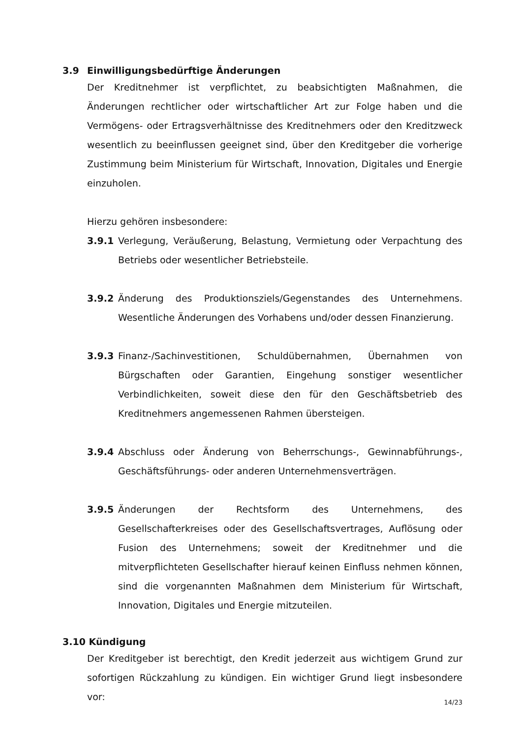3.9 Einwilligungsbedürftige Änderungen
Der Kreditnehmer ist verpflichtet, zu beabsichtigten Maßnahmen, die Änderungen rechtlicher oder wirtschaftlicher Art zur Folge haben und die Vermögens- oder Ertragsverhältnisse des Kreditnehmers oder den Kreditzweck wesentlich zu beeinflussen geeignet sind, über den Kreditgeber die vorherige Zustimmung beim Ministerium für Wirtschaft, Innovation, Digitales und Energie einzuholen.
Hierzu gehören insbesondere:
3.9.1 Verlegung, Veräußerung, Belastung, Vermietung oder Verpachtung des Betriebs oder wesentlicher Betriebsteile.
3.9.2 Änderung des Produktionsziels/Gegenstandes des Unternehmens. Wesentliche Änderungen des Vorhabens und/oder dessen Finanzierung.
3.9.3 Finanz-/Sachinvestitionen, Schuldübernahmen, Übernahmen von Bürgschaften oder Garantien, Eingehung sonstiger wesentlicher Verbindlichkeiten, soweit diese den für den Geschäftsbetrieb des Kreditnehmers angemessenen Rahmen übersteigen.
3.9.4 Abschluss oder Änderung von Beherrschungs-, Gewinnabführungs-, Geschäftsführungs- oder anderen Unternehmensverträgen.
3.9.5 Änderungen der Rechtsform des Unternehmens, des Gesellschafterkreises oder des Gesellschaftsvertrages, Auflösung oder Fusion des Unternehmens; soweit der Kreditnehmer und die mitverpflichteten Gesellschafter hierauf keinen Einfluss nehmen können, sind die vorgenannten Maßnahmen dem Ministerium für Wirtschaft, Innovation, Digitales und Energie mitzuteilen.
3.10 Kündigung
Der Kreditgeber ist berechtigt, den Kredit jederzeit aus wichtigem Grund zur sofortigen Rückzahlung zu kündigen. Ein wichtiger Grund liegt insbesondere vor:
14/23